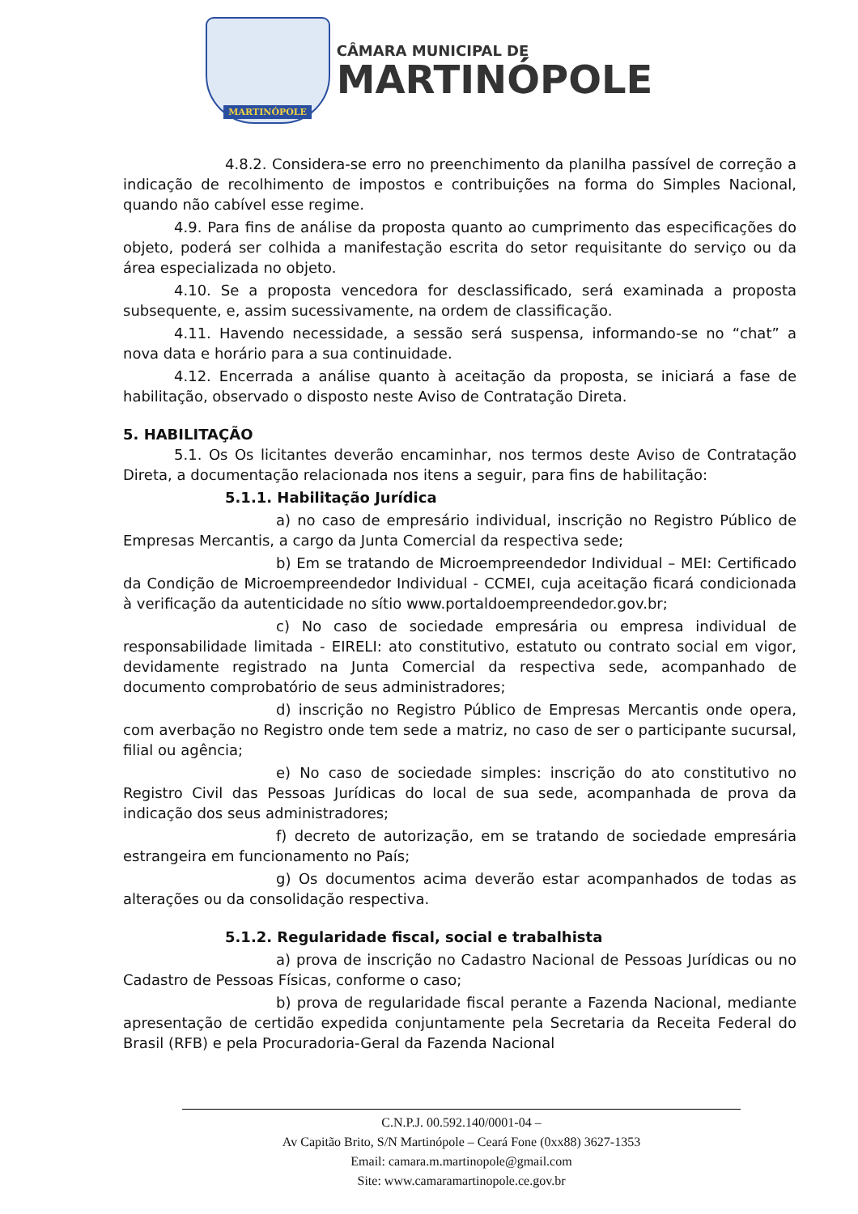MARTINÓPOLE
CÂMARA MUNICIPAL DE
MARTINÓPOLE
4.8.2. Considera-se erro no preenchimento da planilha passível de correção a indicação de recolhimento de impostos e contribuições na forma do Simples Nacional, quando não cabível esse regime.
4.9. Para fins de análise da proposta quanto ao cumprimento das especificações do objeto, poderá ser colhida a manifestação escrita do setor requisitante do serviço ou da área especializada no objeto.
4.10. Se a proposta vencedora for desclassificado, será examinada a proposta subsequente, e, assim sucessivamente, na ordem de classificação.
4.11. Havendo necessidade, a sessão será suspensa, informando-se no “chat” a nova data e horário para a sua continuidade.
4.12. Encerrada a análise quanto à aceitação da proposta, se iniciará a fase de habilitação, observado o disposto neste Aviso de Contratação Direta.
5. HABILITAÇÃO
5.1. Os Os licitantes deverão encaminhar, nos termos deste Aviso de Contratação Direta, a documentação relacionada nos itens a seguir, para fins de habilitação:
5.1.1. Habilitação Jurídica
a) no caso de empresário individual, inscrição no Registro Público de Empresas Mercantis, a cargo da Junta Comercial da respectiva sede;
b) Em se tratando de Microempreendedor Individual – MEI: Certificado da Condição de Microempreendedor Individual - CCMEI, cuja aceitação ficará condicionada à verificação da autenticidade no sítio www.portaldoempreendedor.gov.br;
c) No caso de sociedade empresária ou empresa individual de responsabilidade limitada - EIRELI: ato constitutivo, estatuto ou contrato social em vigor, devidamente registrado na Junta Comercial da respectiva sede, acompanhado de documento comprobatório de seus administradores;
d) inscrição no Registro Público de Empresas Mercantis onde opera, com averbação no Registro onde tem sede a matriz, no caso de ser o participante sucursal, filial ou agência;
e) No caso de sociedade simples: inscrição do ato constitutivo no Registro Civil das Pessoas Jurídicas do local de sua sede, acompanhada de prova da indicação dos seus administradores;
f) decreto de autorização, em se tratando de sociedade empresária estrangeira em funcionamento no País;
g) Os documentos acima deverão estar acompanhados de todas as alterações ou da consolidação respectiva.
5.1.2. Regularidade fiscal, social e trabalhista
a) prova de inscrição no Cadastro Nacional de Pessoas Jurídicas ou no Cadastro de Pessoas Físicas, conforme o caso;
b) prova de regularidade fiscal perante a Fazenda Nacional, mediante apresentação de certidão expedida conjuntamente pela Secretaria da Receita Federal do Brasil (RFB) e pela Procuradoria-Geral da Fazenda Nacional
C.N.P.J. 00.592.140/0001-04 –
Av Capitão Brito, S/N Martinópole – Ceará Fone (0xx88) 3627-1353
Email: camara.m.martinopole@gmail.com
Site: www.camaramartinopole.ce.gov.br